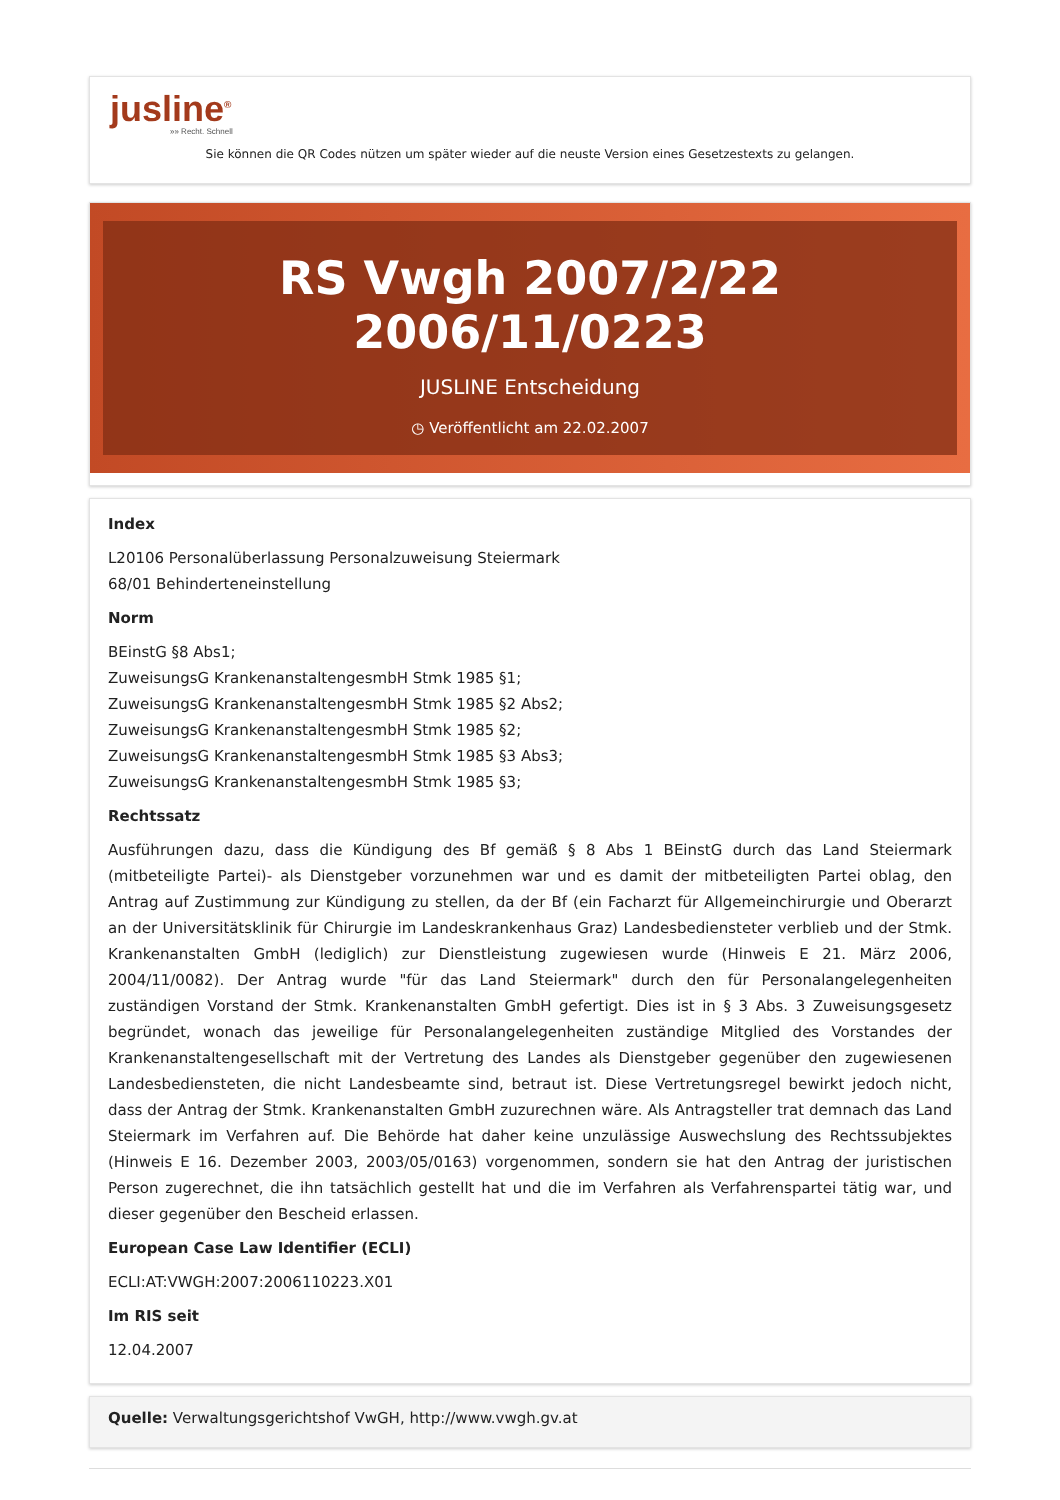jusline<sup>®</sup>
»» Recht. Schnell
Sie können die QR Codes nützen um später wieder auf die neuste Version eines Gesetzestexts zu gelangen.
RS Vwgh 2007/2/22 2006/11/0223
JUSLINE Entscheidung
◷ Veröffentlicht am 22.02.2007
Index
L20106 Personalüberlassung Personalzuweisung Steiermark
68/01 Behinderteneinstellung
Norm
BEinstG §8 Abs1;
ZuweisungsG KrankenanstaltengesmbH Stmk 1985 §1;
ZuweisungsG KrankenanstaltengesmbH Stmk 1985 §2 Abs2;
ZuweisungsG KrankenanstaltengesmbH Stmk 1985 §2;
ZuweisungsG KrankenanstaltengesmbH Stmk 1985 §3 Abs3;
ZuweisungsG KrankenanstaltengesmbH Stmk 1985 §3;
Rechtssatz
Ausführungen dazu, dass die Kündigung des Bf gemäß § 8 Abs 1 BEinstG durch das Land Steiermark (mitbeteiligte Partei)- als Dienstgeber vorzunehmen war und es damit der mitbeteiligten Partei oblag, den Antrag auf Zustimmung zur Kündigung zu stellen, da der Bf (ein Facharzt für Allgemeinchirurgie und Oberarzt an der Universitätsklinik für Chirurgie im Landeskrankenhaus Graz) Landesbediensteter verblieb und der Stmk. Krankenanstalten GmbH (lediglich) zur Dienstleistung zugewiesen wurde (Hinweis E 21. März 2006, 2004/11/0082). Der Antrag wurde "für das Land Steiermark" durch den für Personalangelegenheiten zuständigen Vorstand der Stmk. Krankenanstalten GmbH gefertigt. Dies ist in § 3 Abs. 3 Zuweisungsgesetz begründet, wonach das jeweilige für Personalangelegenheiten zuständige Mitglied des Vorstandes der Krankenanstaltengesellschaft mit der Vertretung des Landes als Dienstgeber gegenüber den zugewiesenen Landesbediensteten, die nicht Landesbeamte sind, betraut ist. Diese Vertretungsregel bewirkt jedoch nicht, dass der Antrag der Stmk. Krankenanstalten GmbH zuzurechnen wäre. Als Antragsteller trat demnach das Land Steiermark im Verfahren auf. Die Behörde hat daher keine unzulässige Auswechslung des Rechtssubjektes (Hinweis E 16. Dezember 2003, 2003/05/0163) vorgenommen, sondern sie hat den Antrag der juristischen Person zugerechnet, die ihn tatsächlich gestellt hat und die im Verfahren als Verfahrenspartei tätig war, und dieser gegenüber den Bescheid erlassen.
European Case Law Identifier (ECLI)
ECLI:AT:VWGH:2007:2006110223.X01
Im RIS seit
12.04.2007
Quelle: Verwaltungsgerichtshof VwGH, http://www.vwgh.gv.at